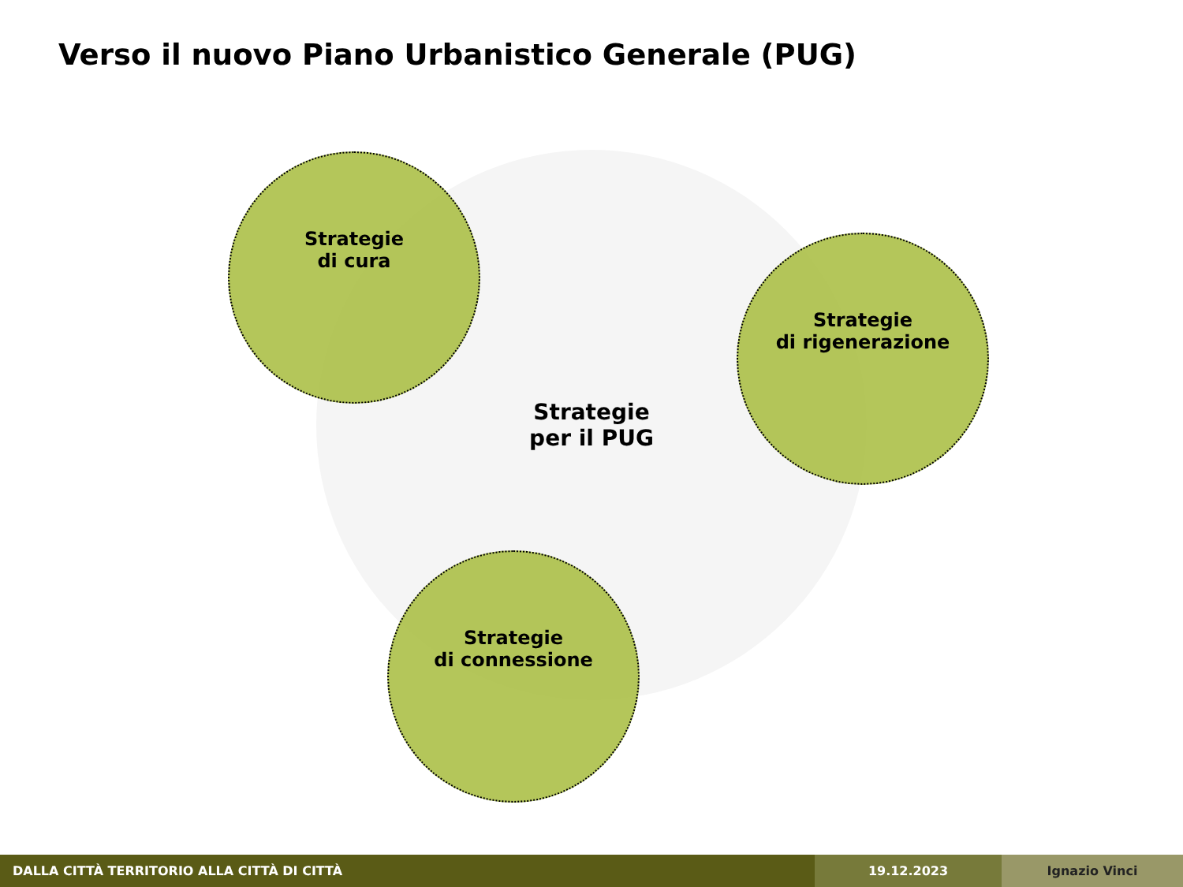Verso il nuovo Piano Urbanistico Generale (PUG)
Strategie
per il PUG
Strategie
di cura
Strategie
di rigenerazione
Strategie
di connessione
DALLA CITTÀ TERRITORIO ALLA CITTÀ DI CITTÀ 19.12.2023 Ignazio Vinci